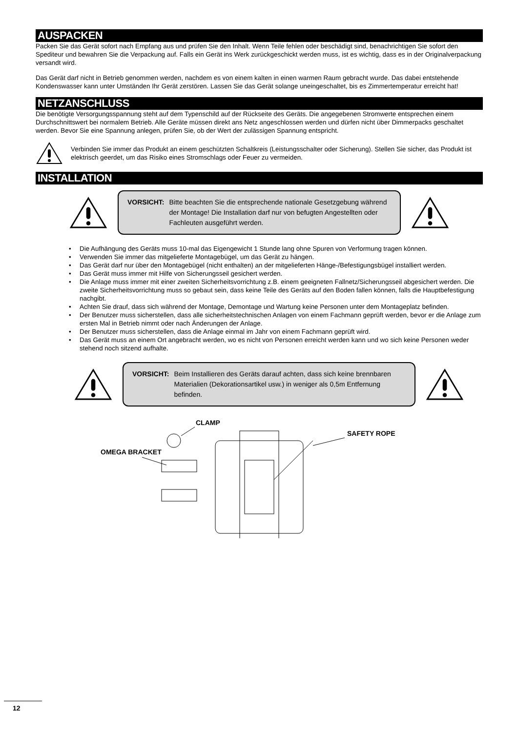AUSPACKEN
Packen Sie das Gerät sofort nach Empfang aus und prüfen Sie den Inhalt. Wenn Teile fehlen oder beschädigt sind, benachrichtigen Sie sofort den Spediteur und bewahren Sie die Verpackung auf. Falls ein Gerät ins Werk zurückgeschickt werden muss, ist es wichtig, dass es in der Originalverpackung versandt wird.
Das Gerät darf nicht in Betrieb genommen werden, nachdem es von einem kalten in einen warmen Raum gebracht wurde. Das dabei entstehende Kondenswasser kann unter Umständen Ihr Gerät zerstören. Lassen Sie das Gerät solange uneingeschaltet, bis es Zimmertemperatur erreicht hat!
NETZANSCHLUSS
Die benötigte Versorgungsspannung steht auf dem Typenschild auf der Rückseite des Geräts. Die angegebenen Stromwerte entsprechen einem Durchschnittswert bei normalem Betrieb. Alle Geräte müssen direkt ans Netz angeschlossen werden und dürfen nicht über Dimmerpacks geschaltet werden. Bevor Sie eine Spannung anlegen, prüfen Sie, ob der Wert der zulässigen Spannung entspricht.
Verbinden Sie immer das Produkt an einem geschützten Schaltkreis (Leistungsschalter oder Sicherung). Stellen Sie sicher, das Produkt ist elektrisch geerdet, um das Risiko eines Stromschlags oder Feuer zu vermeiden.
INSTALLATION
VORSICHT: Bitte beachten Sie die entsprechende nationale Gesetzgebung während der Montage! Die Installation darf nur von befugten Angestellten oder Fachleuten ausgeführt werden.
• Die Aufhängung des Geräts muss 10-mal das Eigengewicht 1 Stunde lang ohne Spuren von Verformung tragen können.
• Verwenden Sie immer das mitgelieferte Montagebügel, um das Gerät zu hängen.
• Das Gerät darf nur über den Montagebügel (nicht enthalten) an der mitgelieferten Hänge-/Befestigungsbügel installiert werden.
• Das Gerät muss immer mit Hilfe von Sicherungsseil gesichert werden.
• Die Anlage muss immer mit einer zweiten Sicherheitsvorrichtung z.B. einem geeigneten Fallnetz/Sicherungsseil abgesichert werden. Die zweite Sicherheitsvorrichtung muss so gebaut sein, dass keine Teile des Geräts auf den Boden fallen können, falls die Hauptbefestigung nachgibt.
• Achten Sie drauf, dass sich während der Montage, Demontage und Wartung keine Personen unter dem Montageplatz befinden.
• Der Benutzer muss sicherstellen, dass alle sicherheitstechnischen Anlagen von einem Fachmann geprüft werden, bevor er die Anlage zum ersten Mal in Betrieb nimmt oder nach Änderungen der Anlage.
• Der Benutzer muss sicherstellen, dass die Anlage einmal im Jahr von einem Fachmann geprüft wird.
• Das Gerät muss an einem Ort angebracht werden, wo es nicht von Personen erreicht werden kann und wo sich keine Personen weder stehend noch sitzend aufhalte.
VORSICHT: Beim Installieren des Geräts darauf achten, dass sich keine brennbaren Materialien (Dekorationsartikel usw.) in weniger als 0,5m Entfernung befinden.
CLAMP
OMEGA BRACKET
SAFETY ROPE
12